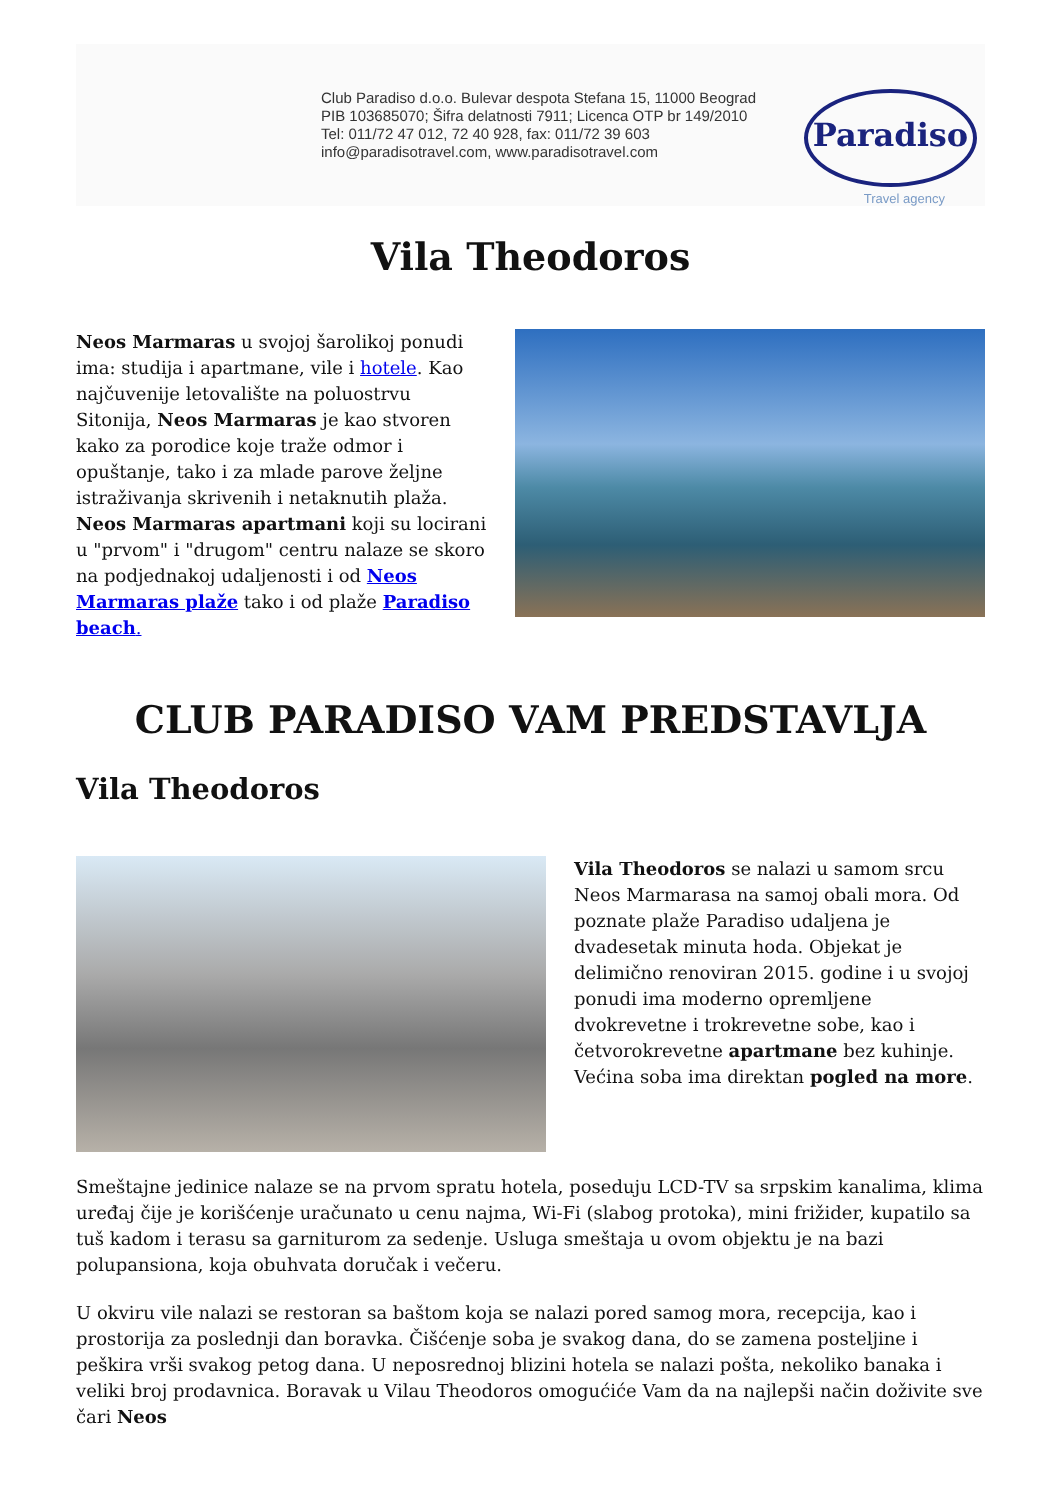Club Paradiso d.o.o. Bulevar despota Stefana 15, 11000 Beograd
PIB 103685070; Šifra delatnosti 7911; Licenca OTP br 149/2010
Tel: 011/72 47 012, 72 40 928, fax: 011/72 39 603
info@paradisotravel.com, www.paradisotravel.com
Paradiso
Travel agency
Vila Theodoros
Neos Marmaras u svojoj šarolikoj ponudi ima: studija i apartmane, vile i hotele. Kao najčuvenije letovalište na poluostrvu Sitonija, Neos Marmaras je kao stvoren kako za porodice koje traže odmor i opuštanje, tako i za mlade parove željne istraživanja skrivenih i netaknutih plaža. Neos Marmaras apartmani koji su locirani u "prvom" i "drugom" centru nalaze se skoro na podjednakoj udaljenosti i od Neos Marmaras plaže tako i od plaže Paradiso beach.
CLUB PARADISO VAM PREDSTAVLJA
Vila Theodoros
Vila Theodoros se nalazi u samom srcu Neos Marmarasa na samoj obali mora. Od poznate plaže Paradiso udaljena je dvadesetak minuta hoda. Objekat je delimično renoviran 2015. godine i u svojoj ponudi ima moderno opremljene dvokrevetne i trokrevetne sobe, kao i četvorokrevetne apartmane bez kuhinje. Većina soba ima direktan pogled na more.
Smeštajne jedinice nalaze se na prvom spratu hotela, poseduju LCD-TV sa srpskim kanalima, klima uređaj čije je korišćenje uračunato u cenu najma, Wi-Fi (slabog protoka), mini frižider, kupatilo sa tuš kadom i terasu sa garniturom za sedenje. Usluga smeštaja u ovom objektu je na bazi polupansiona, koja obuhvata doručak i večeru.
U okviru vile nalazi se restoran sa baštom koja se nalazi pored samog mora, recepcija, kao i prostorija za poslednji dan boravka. Čišćenje soba je svakog dana, do se zamena posteljine i peškira vrši svakog petog dana. U neposrednoj blizini hotela se nalazi pošta, nekoliko banaka i veliki broj prodavnica. Boravak u Vilau Theodoros omogućiće Vam da na najlepši način doživite sve čari Neos